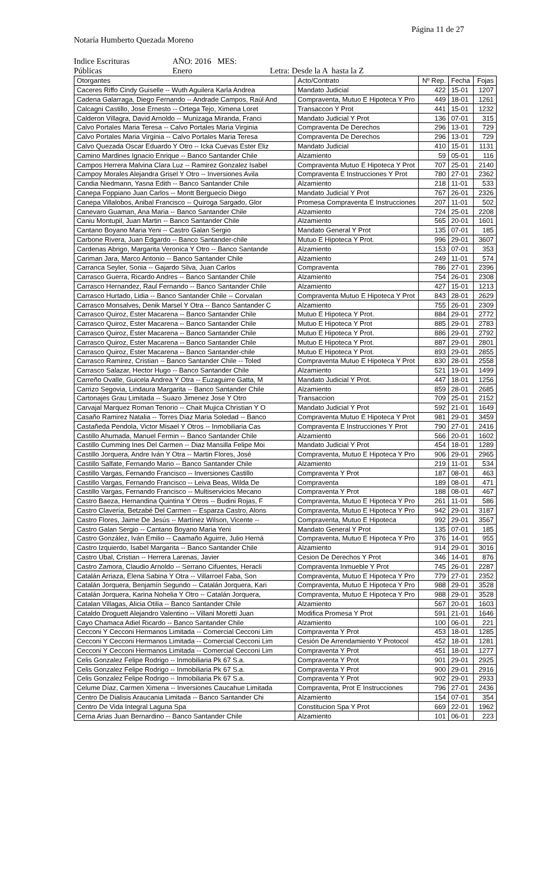Página 11 de 27
Notaría Humberto Quezada Moreno
Indice Escrituras
Públicas
AÑO: 2016 MES:
Enero
Letra: Desde la A hasta la Z
| Otorgantes | Acto/Contrato | Nº Rep. | Fecha | Fojas |
| --- | --- | --- | --- | --- |
| Caceres Riffo Cindy Guiselle -- Wuth Aguilera Karla Andrea | Mandato Judicial | 422 | 15-01 | 1207 |
| Cadena Galarraga, Diego Fernando -- Andrade Campos, Raúl And | Compraventa, Mutuo E Hipoteca Y Pro | 449 | 18-01 | 1261 |
| Calcagni Castillo, Jose Ernesto -- Ortega Tejo, Ximena Loret | Transaccon Y Prot | 441 | 15-01 | 1232 |
| Calderon Villagra, David Arnoldo -- Munizaga Miranda, Franci | Mandato Judicial Y Prot | 136 | 07-01 | 315 |
| Calvo Portales Maria Teresa -- Calvo Portales Maria Virginia | Compraventa De Derechos | 296 | 13-01 | 729 |
| Calvo Portales Maria Virginia -- Calvo Portales Maria Teresa | Compraventa De Derechos | 296 | 13-01 | 729 |
| Calvo Quezada Oscar Eduardo Y Otro -- Icka Cuevas Ester Eliz | Mandato Judicial | 410 | 15-01 | 1131 |
| Camino Mardines Ignacio Enrique -- Banco Santander Chile | Alzamiento | 59 | 05-01 | 116 |
| Campos Herrera Malvina Clara Luz -- Ramirez Gonzalez Isabel | Compraventa Mutuo E Hipoteca Y Prot | 707 | 25-01 | 2140 |
| Campoy Morales Alejandra Grisel Y Otro -- Inversiones Avila | Compraventa E Instrucciones Y Prot | 780 | 27-01 | 2362 |
| Candia Niedmann, Yasna Edith -- Banco Santander Chile | Alzamiento | 218 | 11-01 | 533 |
| Canepa Foppiano Juan Carlos -- Montt Berguecio Diego | Mandato Judicial Y Prot | 767 | 26-01 | 2326 |
| Canepa Villalobos, Anibal Francisco -- Quiroga Sargado, Glor | Promesa Compraventa E Instrucciones | 207 | 11-01 | 502 |
| Canevaro Guaman, Ana Maria -- Banco Santander Chile | Alzamiento | 724 | 25-01 | 2208 |
| Caniu Montupil, Juan Martin -- Banco Santander Chile | Alzamiento | 565 | 20-01 | 1601 |
| Cantano Boyano Maria Yeni -- Castro Galan Sergio | Mandato General Y Prot | 135 | 07-01 | 185 |
| Carbone Rivera, Juan Edgardo -- Banco Santander-chile | Mutuo E Hipoteca Y Prot. | 996 | 29-01 | 3607 |
| Cardenas Abrigo, Margarita Veronica Y Otro -- Banco Santande | Alzamiento | 153 | 07-01 | 353 |
| Cariman Jara, Marco Antonio -- Banco Santander Chile | Alzamiento | 249 | 11-01 | 574 |
| Carranca Seyler, Sonia -- Gajardo Silva, Juan Carlos | Compraventa | 786 | 27-01 | 2396 |
| Carrasco Guerra, Ricardo Andres -- Banco Santander Chile | Alzamiento | 754 | 26-01 | 2308 |
| Carrasco Hernandez, Raul Fernando -- Banco Santander Chile | Alzamiento | 427 | 15-01 | 1213 |
| Carrasco Hurtado, Lidia -- Banco Santander Chile -- Corvalan | Compraventa Mutuo E Hipoteca Y Prot | 843 | 28-01 | 2629 |
| Carrasco Monsalves, Denik Marsel Y Otra -- Banco Santander C | Alzamiento | 755 | 26-01 | 2309 |
| Carrasco Quiroz, Ester Macarena -- Banco Santander Chile | Mutuo E Hipoteca Y Prot. | 884 | 29-01 | 2772 |
| Carrasco Quiroz, Ester Macarena -- Banco Santander Chile | Mutuo E Hipoteca Y Prot | 885 | 29-01 | 2783 |
| Carrasco Quiroz, Ester Macarena -- Banco Santander Chile | Mutuo E Hipoteca Y Prot. | 886 | 29-01 | 2792 |
| Carrasco Quiroz, Ester Macarena -- Banco Santander Chile | Mutuo E Hipoteca Y Prot. | 887 | 29-01 | 2801 |
| Carrasco Quiroz, Ester Macarena -- Banco Santander-chile | Mutuo E Hipoteca Y Prot. | 893 | 29-01 | 2855 |
| Carrasco Ramirez, Cristian -- Banco Santander Chile -- Toled | Compraventa Mutuo E Hipoteca Y Prot | 830 | 28-01 | 2558 |
| Carrasco Salazar, Hector Hugo -- Banco Santander Chile | Alzamiento | 521 | 19-01 | 1499 |
| Carreño Ovalle, Guicela Andrea Y Otra -- Euzaguirre Gatta, M | Mandato Judicial Y Prot. | 447 | 18-01 | 1256 |
| Carrizo Segovia, Lindaura Margarita -- Banco Santander Chile | Alzamiento | 859 | 28-01 | 2685 |
| Cartonajes Grau Limitada -- Suazo Jimenez Jose Y Otro | Transaccion | 709 | 25-01 | 2152 |
| Carvajal Marquez Roman Tenorio -- Chait Mujica Christian Y O | Mandato Judicial Y Prot | 592 | 21-01 | 1649 |
| Casaño Ramirez Natalia -- Torres Diaz Maria Soledad -- Banco | Compraventa Mutuo E Hipoteca Y Prot | 981 | 29-01 | 3459 |
| Castañeda Pendola, Victor Misael Y Otros -- Inmobiliaria Cas | Compraventa E Instrucciones Y Prot | 790 | 27-01 | 2416 |
| Castillo Ahumada, Manuel Fermin -- Banco Santander Chile | Alzamiento | 566 | 20-01 | 1602 |
| Castillo Cumming Ines Del Carmen -- Diaz Mansilla Felipe Moi | Mandato Judicial Y Prot | 454 | 18-01 | 1289 |
| Castillo Jorquera, Andre Iván Y Otra -- Martin Flores, José | Compraventa, Mutuo E Hipoteca Y Pro | 906 | 29-01 | 2965 |
| Castillo Salfate, Fernando Mario -- Banco Santander Chile | Alzamiento | 219 | 11-01 | 534 |
| Castillo Vargas, Fernando Francisco -- Inversiones Castillo | Compraventa Y Prot | 187 | 08-01 | 463 |
| Castillo Vargas, Fernando Francisco -- Leiva Beas, Wilda De | Compraventa | 189 | 08-01 | 471 |
| Castillo Vargas, Fernando Francisco -- Multiservicios Mecano | Compraventa Y Prot | 188 | 08-01 | 467 |
| Castro Baeza, Hernandina Quintina Y Otros -- Budini Rojas, F | Compraventa, Mutuo E Hipoteca Y Pro | 261 | 11-01 | 586 |
| Castro Clavería, Betzabé Del Carmen -- Esparza Castro, Alons | Compraventa, Mutuo E Hipoteca Y Pro | 942 | 29-01 | 3187 |
| Castro Flores, Jaime De Jesús -- Martínez Wilson, Vicente -- | Compraventa, Mutuo E Hipoteca | 992 | 29-01 | 3567 |
| Castro Galan Sergio -- Cantano Boyano Maria Yeni | Mandato General Y Prot | 135 | 07-01 | 185 |
| Castro González, Iván Emilio -- Caamaño Aguirre, Julio Herná | Compraventa, Mutuo E Hipoteca Y Pro | 376 | 14-01 | 955 |
| Castro Izquierdo, Isabel Margarita -- Banco Santander Chile | Alzamiento | 914 | 29-01 | 3016 |
| Castro Ubal, Cristian -- Herrera Larenas, Javier | Cesion De Derechos Y Prot | 346 | 14-01 | 876 |
| Castro Zamora, Claudio Arnoldo -- Serrano Cifuentes, Heracli | Compraventa Inmueble Y Prot | 745 | 26-01 | 2287 |
| Catalán Arriaza, Elena Sabina Y Otra -- Villarroel Faba, Son | Compraventa, Mutuo E Hipoteca Y Pro | 779 | 27-01 | 2352 |
| Catalán Jorquera, Benjamín Segundo -- Catalán Jorquera, Kari | Compraventa, Mutuo E Hipoteca Y Pro | 988 | 29-01 | 3528 |
| Catalán Jorquera, Karina Nohelia Y Otro -- Catalán Jorquera, | Compraventa, Mutuo E Hipoteca Y Pro | 988 | 29-01 | 3528 |
| Catalan Villagas, Alicia Otilia -- Banco Santander Chile | Alzamiento | 567 | 20-01 | 1603 |
| Cataldo Droguett Alejandro Valentino -- Villani Moretti Juan | Modifica Promesa Y Prot | 591 | 21-01 | 1646 |
| Cayo Chamaca Adiel Ricardo -- Banco Santander Chile | Alzamiento | 100 | 06-01 | 221 |
| Cecconi Y Cecconi Hermanos Limitada -- Comercial Cecconi Lim | Compraventa Y Prot | 453 | 18-01 | 1285 |
| Cecconi Y Cecconi Hermanos Limitada -- Comercial Cecconi Lim | Cesión De Arrendamiento Y Protocol | 452 | 18-01 | 1281 |
| Cecconi Y Cecconi Hermanos Limitada -- Comercial Cecconi Lim | Compraventa Y Prot | 451 | 18-01 | 1277 |
| Celis Gonzalez Felipe Rodrigo -- Inmobiliaria Pk 67 S.a. | Compraventa Y Prot | 901 | 29-01 | 2925 |
| Celis Gonzalez Felipe Rodrigo -- Inmobiliaria Pk 67 S.a. | Compraventa Y Prot | 900 | 29-01 | 2916 |
| Celis Gonzalez Felipe Rodrigo -- Inmobiliaria Pk 67 S.a. | Compraventa Y Prot | 902 | 29-01 | 2933 |
| Celume Díaz, Carmen Ximena -- Inversiones Caucahue Limitada | Compraventa, Prot E Instrucciones | 796 | 27-01 | 2436 |
| Centro De Dialisis Araucania Limitada -- Banco Santander Chi | Alzamiento | 154 | 07-01 | 354 |
| Centro De Vida Integral Laguna Spa | Constitucion Spa Y Prot | 669 | 22-01 | 1962 |
| Cerna Arias Juan Bernardino -- Banco Santander Chile | Alzamiento | 101 | 06-01 | 223 |